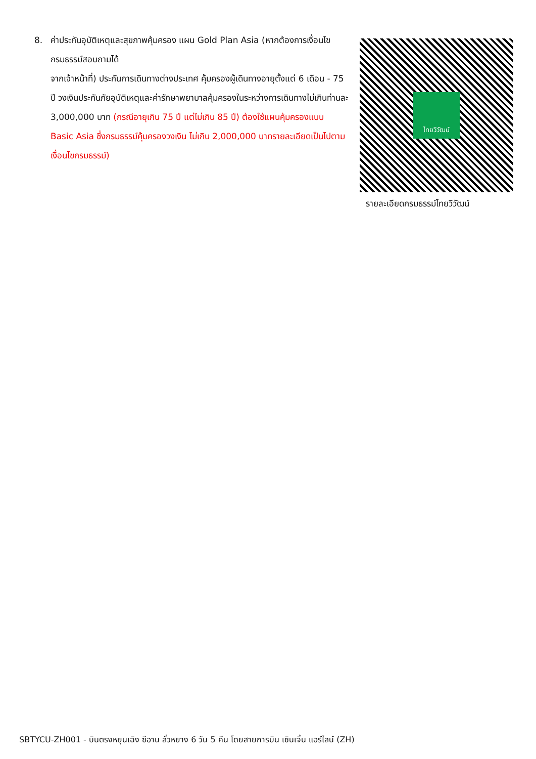8. ค่าประกันอุบัติเหตุและสุขภาพคุ้มครอง แผน Gold Plan Asia (หากต้องการเงื่อนไขกรมธรรม์สอบถามได้
จากเจ้าหน้าที่) ประกันการเดินทางต่างประเทศ คุ้มครองผู้เดินทางอายุตั้งแต่ 6 เดือน - 75 ปี วงเงินประกันภัยอุบัติเหตุและค่ารักษาพยาบาลคุ้มครองในระหว่างการเดินทางไม่เกินท่านละ 3,000,000 บาท (กรณีอายุเกิน 75 ปี แต่ไม่เกิน 85 ปี) ต้องใช้แผนคุ้มครองแบบ Basic Asia ซึ่งกรมธรรม์คุ้มครองวงเงิน ไม่เกิน 2,000,000 บาทรายละเอียดเป็นไปตามเงื่อนไขกรมธรรม์)
ไทยวิวัฒน์
รายละเอียดกรมธรรม์ไทยวิวัฒน์
SBTYCU-ZH001 - บินตรงหยุนเฉิง ซีอาน ลั่วหยาง 6 วัน 5 คืน โดยสายการบิน เซินเจิ้น แอร์ไลน์ (ZH)